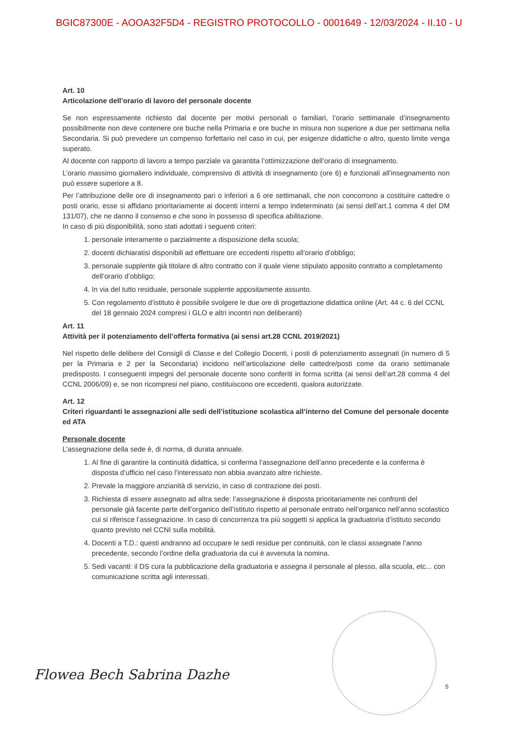BGIC87300E - AOOA32F5D4 - REGISTRO PROTOCOLLO - 0001649 - 12/03/2024 - II.10 - U
Art. 10
Articolazione dell’orario di lavoro del personale docente
Se non espressamente richiesto dal docente per motivi personali o familiari, l’orario settimanale d’insegnamento possibilmente non deve contenere ore buche nella Primaria e ore buche in misura non superiore a due per settimana nella Secondaria. Si può prevedere un compenso forfettario nel caso in cui, per esigenze didattiche o altro, questo limite venga superato.
Al docente con rapporto di lavoro a tempo parziale va garantita l’ottimizzazione dell’orario di insegnamento.
L’orario massimo giornaliero individuale, comprensivo di attività di insegnamento (ore 6) e funzionali all’insegnamento non può essere superiore a 8.
Per l’attribuzione delle ore di insegnamento pari o inferiori a 6 ore settimanali, che non concorrono a costituire cattedre o posti orario, esse si affidano prioritariamente ai docenti interni a tempo indeterminato (ai sensi dell’art.1 comma 4 del DM 131/07), che ne danno il consenso e che sono in possesso di specifica abilitazione.
In caso di più disponibilità, sono stati adottati i seguenti criteri:
1. personale interamente o parzialmente a disposizione della scuola;
2. docenti dichiaratisi disponibili ad effettuare ore eccedenti rispetto all’orario d’obbligo;
3. personale supplente già titolare di altro contratto con il quale viene stipulato apposito contratto a completamento dell’orario d’obbligo;
4. In via del tutto residuale, personale supplente appositamente assunto.
5. Con regolamento d’istituto è possibile svolgere le due ore di progettazione didattica online (Art. 44 c. 6 del CCNL del 18 gennaio 2024 compresi i GLO e altri incontri non deliberanti)
Art. 11
Attività per il potenziamento dell’offerta formativa (ai sensi art.28 CCNL 2019/2021)
Nel rispetto delle delibere del Consigli di Classe e del Collegio Docenti, i posti di potenziamento assegnati (in numero di 5 per la Primaria e 2 per la Secondaria) incidono nell’articolazione delle cattedre/posti come da orario settimanale predisposto. I conseguenti impegni del personale docente sono conferiti in forma scritta (ai sensi dell’art.28 comma 4 del CCNL 2006/09) e, se non ricompresi nel piano, costituiscono ore eccedenti, qualora autorizzate.
Art. 12
Criteri riguardanti le assegnazioni alle sedi dell’istituzione scolastica all’interno del Comune del personale docente ed ATA
Personale docente
L’assegnazione della sede è, di norma, di durata annuale.
1. Al fine di garantire la continuità didattica, si conferma l’assegnazione dell’anno precedente e la conferma è disposta d’ufficio nel caso l’interessato non abbia avanzato altre richieste.
2. Prevale la maggiore anzianità di servizio, in caso di contrazione dei posti.
3. Richiesta di essere assegnato ad altra sede: l’assegnazione è disposta prioritariamente nei confronti del personale già facente parte dell’organico dell’istituto rispetto al personale entrato nell’organico nell’anno scolastico cui si riferisce l’assegnazione. In caso di concorrenza tra più soggetti si applica la graduatoria d’istituto secondo quanto previsto nel CCNI sulla mobilità.
4. Docenti a T.D.: questi andranno ad occupare le sedi residue per continuità, con le classi assegnate l’anno precedente, secondo l’ordine della graduatoria da cui è avvenuta la nomina.
5. Sedi vacanti: il DS cura la pubblicazione della graduatoria e assegna il personale al plesso, alla scuola, etc... con comunicazione scritta agli interessati.
Flowea Bech Sabrina Dazhe 5